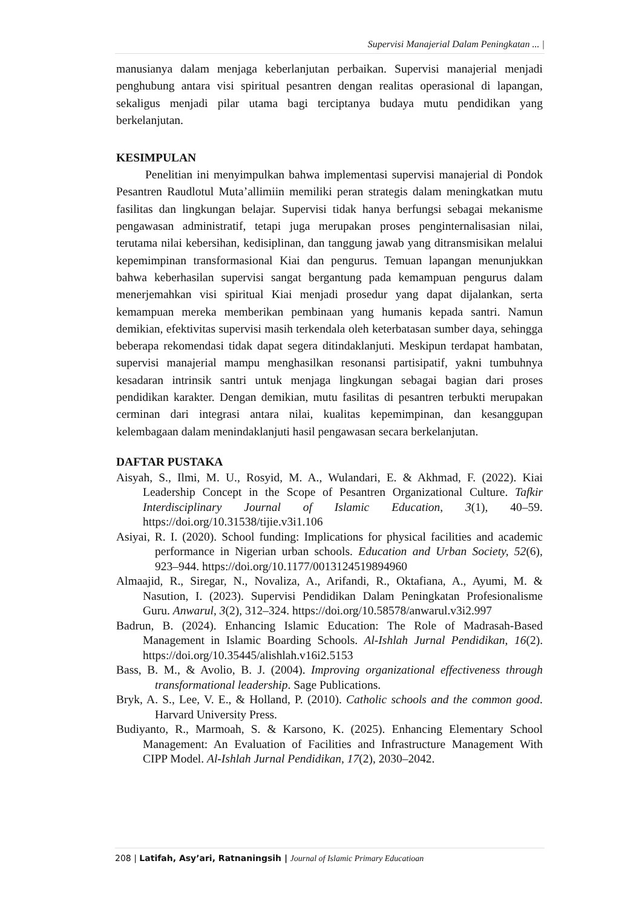Supervisi Manajerial Dalam Peningkatan ... |
manusianya dalam menjaga keberlanjutan perbaikan. Supervisi manajerial menjadi penghubung antara visi spiritual pesantren dengan realitas operasional di lapangan, sekaligus menjadi pilar utama bagi terciptanya budaya mutu pendidikan yang berkelanjutan.
KESIMPULAN
Penelitian ini menyimpulkan bahwa implementasi supervisi manajerial di Pondok Pesantren Raudlotul Muta’allimiin memiliki peran strategis dalam meningkatkan mutu fasilitas dan lingkungan belajar. Supervisi tidak hanya berfungsi sebagai mekanisme pengawasan administratif, tetapi juga merupakan proses penginternalisasian nilai, terutama nilai kebersihan, kedisiplinan, dan tanggung jawab yang ditransmisikan melalui kepemimpinan transformasional Kiai dan pengurus. Temuan lapangan menunjukkan bahwa keberhasilan supervisi sangat bergantung pada kemampuan pengurus dalam menerjemahkan visi spiritual Kiai menjadi prosedur yang dapat dijalankan, serta kemampuan mereka memberikan pembinaan yang humanis kepada santri. Namun demikian, efektivitas supervisi masih terkendala oleh keterbatasan sumber daya, sehingga beberapa rekomendasi tidak dapat segera ditindaklanjuti. Meskipun terdapat hambatan, supervisi manajerial mampu menghasilkan resonansi partisipatif, yakni tumbuhnya kesadaran intrinsik santri untuk menjaga lingkungan sebagai bagian dari proses pendidikan karakter. Dengan demikian, mutu fasilitas di pesantren terbukti merupakan cerminan dari integrasi antara nilai, kualitas kepemimpinan, dan kesanggupan kelembagaan dalam menindaklanjuti hasil pengawasan secara berkelanjutan.
DAFTAR PUSTAKA
Aisyah, S., Ilmi, M. U., Rosyid, M. A., Wulandari, E. & Akhmad, F. (2022). Kiai Leadership Concept in the Scope of Pesantren Organizational Culture. Tafkir Interdisciplinary Journal of Islamic Education, 3(1), 40–59. https://doi.org/10.31538/tijie.v3i1.106
Asiyai, R. I. (2020). School funding: Implications for physical facilities and academic performance in Nigerian urban schools. Education and Urban Society, 52(6), 923–944. https://doi.org/10.1177/0013124519894960
Almaajid, R., Siregar, N., Novaliza, A., Arifandi, R., Oktafiana, A., Ayumi, M. & Nasution, I. (2023). Supervisi Pendidikan Dalam Peningkatan Profesionalisme Guru. Anwarul, 3(2), 312–324. https://doi.org/10.58578/anwarul.v3i2.997
Badrun, B. (2024). Enhancing Islamic Education: The Role of Madrasah-Based Management in Islamic Boarding Schools. Al-Ishlah Jurnal Pendidikan, 16(2). https://doi.org/10.35445/alishlah.v16i2.5153
Bass, B. M., & Avolio, B. J. (2004). Improving organizational effectiveness through transformational leadership. Sage Publications.
Bryk, A. S., Lee, V. E., & Holland, P. (2010). Catholic schools and the common good. Harvard University Press.
Budiyanto, R., Marmoah, S. & Karsono, K. (2025). Enhancing Elementary School Management: An Evaluation of Facilities and Infrastructure Management With CIPP Model. Al-Ishlah Jurnal Pendidikan, 17(2), 2030–2042.
208 | Latifah, Asy’ari, Ratnaningsih | Journal of Islamic Primary Educatioan